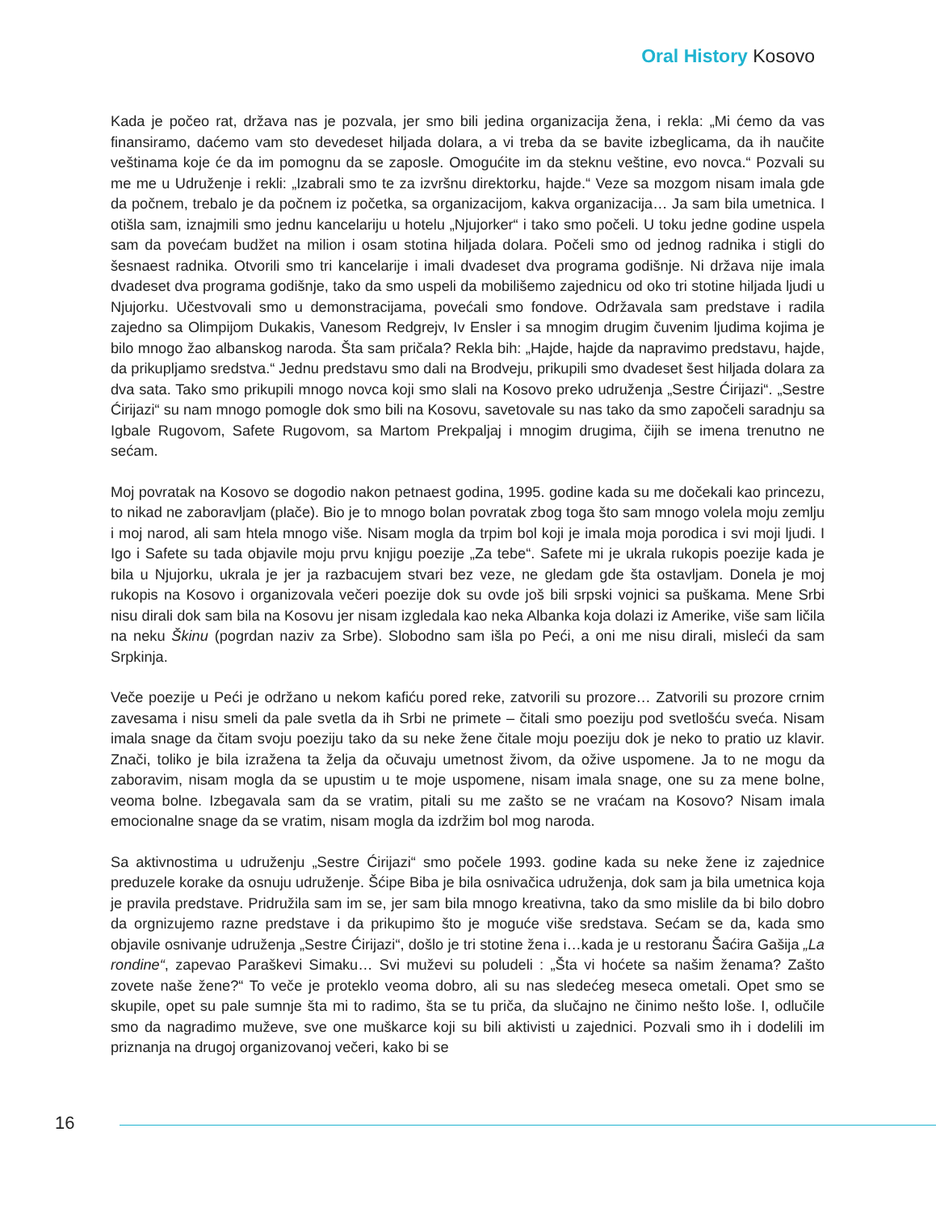Oral History Kosovo
Kada je počeo rat, država nas je pozvala, jer smo bili jedina organizacija žena, i rekla: „Mi ćemo da vas finansiramo, daćemo vam sto devedeset hiljada dolara, a vi treba da se bavite izbeglicama, da ih naučite veštinama koje će da im pomognu da se zaposle. Omogućite im da steknu veštine, evo novca.“ Pozvali su me me u Udruženje i rekli: „Izabrali smo te za izvršnu direktorku, hajde.“ Veze sa mozgom nisam imala gde da počnem, trebalo je da počnem iz početka, sa organizacijom, kakva organizacija… Ja sam bila umetnica. I otišla sam, iznajmili smo jednu kancelariju u hotelu „Njujorker“ i tako smo počeli. U toku jedne godine uspela sam da povećam budžet na milion i osam stotina hiljada dolara. Počeli smo od jednog radnika i stigli do šesnaest radnika. Otvorili smo tri kancelarije i imali dvadeset dva programa godišnje. Ni država nije imala dvadeset dva programa godišnje, tako da smo uspeli da mobilišemo zajednicu od oko tri stotine hiljada ljudi u Njujorku. Učestvovali smo u demonstracijama, povećali smo fondove. Održavala sam predstave i radila zajedno sa Olimpijom Dukakis, Vanesom Redgrejv, Iv Ensler i sa mnogim drugim čuvenim ljudima kojima je bilo mnogo žao albanskog naroda. Šta sam pričala? Rekla bih: „Hajde, hajde da napravimo predstavu, hajde, da prikupljamo sredstva.“ Jednu predstavu smo dali na Brodveju, prikupili smo dvadeset šest hiljada dolara za dva sata. Tako smo prikupili mnogo novca koji smo slali na Kosovo preko udruženja „Sestre Ćirijazi“. „Sestre Ćirijazi“ su nam mnogo pomogle dok smo bili na Kosovu, savetovale su nas tako da smo započeli saradnju sa Igbale Rugovom, Safete Rugovom, sa Martom Prekpaljaj i mnogim drugima, čijih se imena trenutno ne sećam.
Moj povratak na Kosovo se dogodio nakon petnaest godina, 1995. godine kada su me dočekali kao princezu, to nikad ne zaboravljam (plače). Bio je to mnogo bolan povratak zbog toga što sam mnogo volela moju zemlju i moj narod, ali sam htela mnogo više. Nisam mogla da trpim bol koji je imala moja porodica i svi moji ljudi. I Igo i Safete su tada objavile moju prvu knjigu poezije „Za tebe“. Safete mi je ukrala rukopis poezije kada je bila u Njujorku, ukrala je jer ja razbacujem stvari bez veze, ne gledam gde šta ostavljam. Donela je moj rukopis na Kosovo i organizovala večeri poezije dok su ovde još bili srpski vojnici sa puškama. Mene Srbi nisu dirali dok sam bila na Kosovu jer nisam izgledala kao neka Albanka koja dolazi iz Amerike, više sam ličila na neku Škinu (pogrdan naziv za Srbe). Slobodno sam išla po Peći, a oni me nisu dirali, misleći da sam Srpkinja.
Veče poezije u Peći je održano u nekom kafiću pored reke, zatvorili su prozore… Zatvorili su prozore crnim zavesama i nisu smeli da pale svetla da ih Srbi ne primete – čitali smo poeziju pod svetlošću sveća. Nisam imala snage da čitam svoju poeziju tako da su neke žene čitale moju poeziju dok je neko to pratio uz klavir. Znači, toliko je bila izražena ta želja da očuvaju umetnost živom, da ožive uspomene. Ja to ne mogu da zaboravim, nisam mogla da se upustim u te moje uspomene, nisam imala snage, one su za mene bolne, veoma bolne. Izbegavala sam da se vratim, pitali su me zašto se ne vraćam na Kosovo? Nisam imala emocionalne snage da se vratim, nisam mogla da izdržim bol mog naroda.
Sa aktivnostima u udruženju „Sestre Ćirijazi“ smo počele 1993. godine kada su neke žene iz zajednice preduzele korake da osnuju udruženje. Šćipe Biba je bila osnivačica udruženja, dok sam ja bila umetnica koja je pravila predstave. Pridružila sam im se, jer sam bila mnogo kreativna, tako da smo mislile da bi bilo dobro da orgnizujemo razne predstave i da prikupimo što je moguće više sredstava. Sećam se da, kada smo objavile osnivanje udruženja „Sestre Ćirijazi“, došlo je tri stotine žena i…kada je u restoranu Šaćira Gašija „La rondine“, zapevao Paraškevi Simaku… Svi muževi su poludeli : „Šta vi hoćete sa našim ženama? Zašto zovete naše žene?“ To veče je proteklo veoma dobro, ali su nas sledećeg meseca ometali. Opet smo se skupile, opet su pale sumnje šta mi to radimo, šta se tu priča, da slučajno ne činimo nešto loše. I, odlučile smo da nagradimo muževe, sve one muškarce koji su bili aktivisti u zajednici. Pozvali smo ih i dodelili im priznanja na drugoj organizovanoj večeri, kako bi se
16